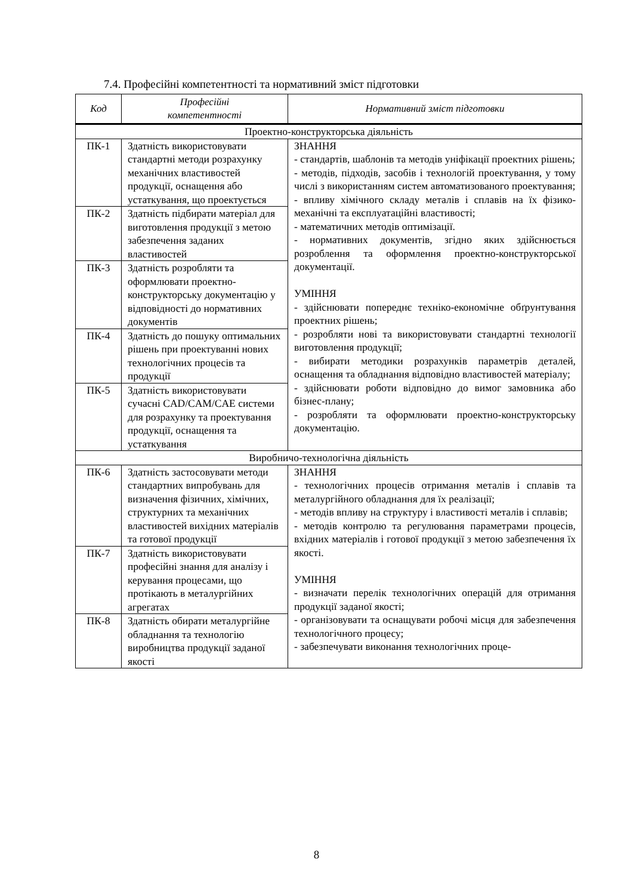7.4. Професійні компетентності та нормативний зміст підготовки
| Код | Професійні компетентності | Нормативний зміст підготовки |
| --- | --- | --- |
| Проектно-конструкторська діяльність | | |
| ПК-1 | Здатність використовувати стандартні методи розрахунку механічних властивостей продукції, оснащення або устаткування, що проектується | ЗНАННЯ - стандартів, шаблонів та методів уніфікації проектних рішень; - методів, підходів, засобів і технологій проектування, у тому числі з використанням систем автоматизованого проектування; - впливу хімічного складу металів і сплавів на їх фізико-механічні та експлуатаційні властивості; - математичних методів оптимізації. - нормативних документів, згідно яких здійснюється розроблення та оформлення проектно-конструкторської документації. УМІННЯ - здійснювати попереднє техніко-економічне обґрунтування проектних рішень; - розробляти нові та використовувати стандартні технології виготовлення продукції; - вибирати методики розрахунків параметрів деталей, оснащення та обладнання відповідно властивостей матеріалу; - здійснювати роботи відповідно до вимог замовника або бізнес-плану; - розробляти та оформлювати проектно-конструкторську документацію. |
| ПК-2 | Здатність підбирати матеріал для виготовлення продукції з метою забезпечення заданих властивостей | |
| ПК-3 | Здатність розробляти та оформлювати проектно-конструкторську документацію у відповідності до нормативних документів | |
| ПК-4 | Здатність до пошуку оптимальних рішень при проектуванні нових технологічних процесів та продукції | |
| ПК-5 | Здатність використовувати сучасні CAD/CAM/CAE системи для розрахунку та проектування продукції, оснащення та устаткування | |
| Виробничо-технологічна діяльність | | |
| ПК-6 | Здатність застосовувати методи стандартних випробувань для визначення фізичних, хімічних, структурних та механічних властивостей вихідних матеріалів та готової продукції | ЗНАННЯ - технологічних процесів отримання металів і сплавів та металургійного обладнання для їх реалізації; - методів впливу на структуру і властивості металів і сплавів; - методів контролю та регулювання параметрами процесів, вхідних матеріалів і готової продукції з метою забезпечення їх якості. УМІННЯ - визначати перелік технологічних операцій для отримання продукції заданої якості; - організовувати та оснащувати робочі місця для забезпечення технологічного процесу; - забезпечувати виконання технологічних проце- |
| ПК-7 | Здатність використовувати професійні знання для аналізу і керування процесами, що протікають в металургійних агрегатах | |
| ПК-8 | Здатність обирати металургійне обладнання та технологію виробництва продукції заданої якості | |
8